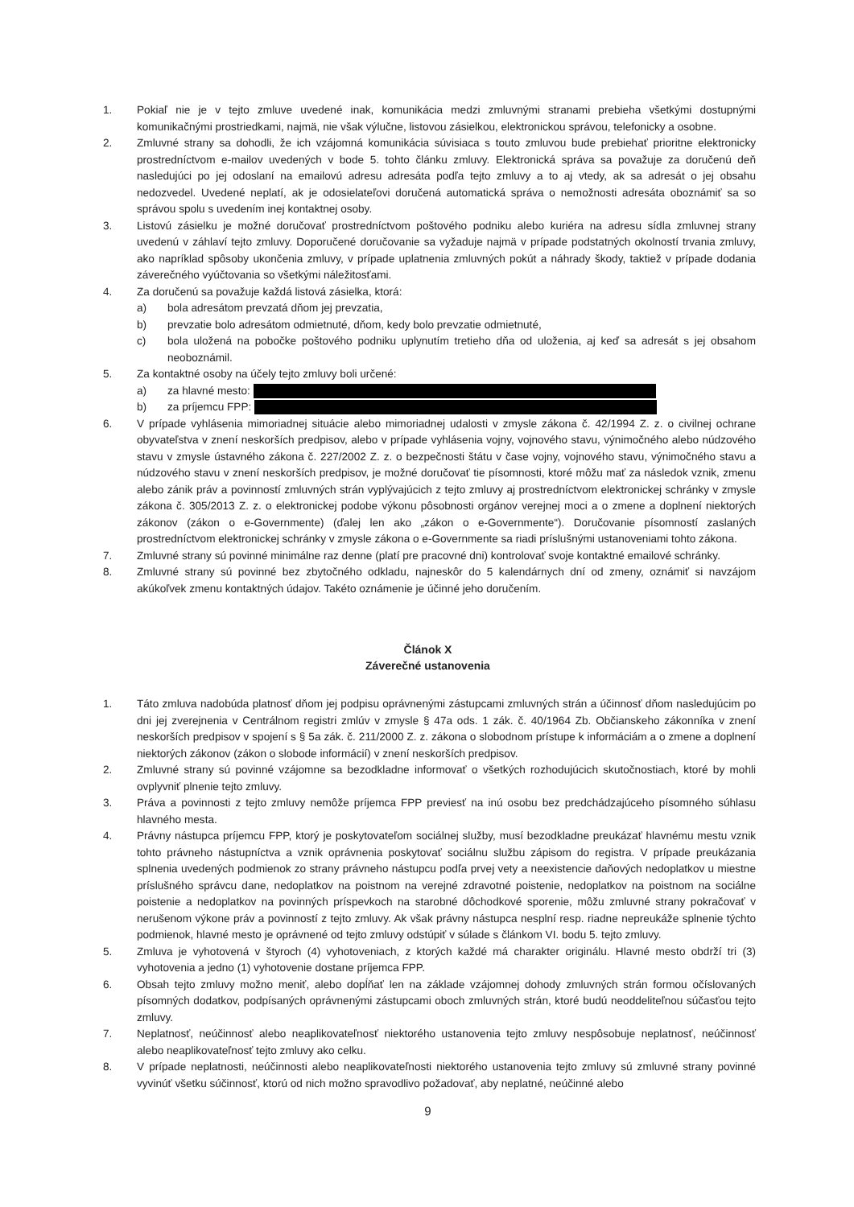1. Pokiaľ nie je v tejto zmluve uvedené inak, komunikácia medzi zmluvnými stranami prebieha všetkými dostupnými komunikačnými prostriedkami, najmä, nie však výlučne, listovou zásielkou, elektronickou správou, telefonicky a osobne.
2. Zmluvné strany sa dohodli, že ich vzájomná komunikácia súvisiaca s touto zmluvou bude prebiehať prioritne elektronicky prostredníctvom e-mailov uvedených v bode 5. tohto článku zmluvy. Elektronická správa sa považuje za doručenú deň nasledujúci po jej odoslaní na emailovú adresu adresáta podľa tejto zmluvy a to aj vtedy, ak sa adresát o jej obsahu nedozvedel. Uvedené neplatí, ak je odosielateľovi doručená automatická správa o nemožnosti adresáta oboznámiť sa so správou spolu s uvedením inej kontaktnej osoby.
3. Listovú zásielku je možné doručovať prostredníctvom poštového podniku alebo kuriéra na adresu sídla zmluvnej strany uvedenú v záhlaví tejto zmluvy. Doporučené doručovanie sa vyžaduje najmä v prípade podstatných okolností trvania zmluvy, ako napríklad spôsoby ukončenia zmluvy, v prípade uplatnenia zmluvných pokút a náhrady škody, taktiež v prípade dodania záverečného vyúčtovania so všetkými náležitosťami.
4. Za doručenú sa považuje každá listová zásielka, ktorá:
a) bola adresátom prevzatá dňom jej prevzatia,
b) prevzatie bolo adresátom odmietnuté, dňom, kedy bolo prevzatie odmietnuté,
c) bola uložená na pobočke poštového podniku uplynutím tretieho dňa od uloženia, aj keď sa adresát s jej obsahom neoboznámil.
5. Za kontaktné osoby na účely tejto zmluvy boli určené:
a) za hlavné mesto:
b) za príjemcu FPP:
6. V prípade vyhlásenia mimoriadnej situácie alebo mimoriadnej udalosti v zmysle zákona č. 42/1994 Z. z. o civilnej ochrane obyvateľstva v znení neskorších predpisov, alebo v prípade vyhlásenia vojny, vojnového stavu, výnimočného alebo núdzového stavu v zmysle ústavného zákona č. 227/2002 Z. z. o bezpečnosti štátu v čase vojny, vojnového stavu, výnimočného stavu a núdzového stavu v znení neskorších predpisov, je možné doručovať tie písomnosti, ktoré môžu mať za následok vznik, zmenu alebo zánik práv a povinností zmluvných strán vyplývajúcich z tejto zmluvy aj prostredníctvom elektronickej schránky v zmysle zákona č. 305/2013 Z. z. o elektronickej podobe výkonu pôsobnosti orgánov verejnej moci a o zmene a doplnení niektorých zákonov (zákon o e-Governmente) (ďalej len ako „zákon o e-Governmente“). Doručovanie písomností zaslaných prostredníctvom elektronickej schránky v zmysle zákona o e-Governmente sa riadi príslušnými ustanoveniami tohto zákona.
7. Zmluvné strany sú povinné minimálne raz denne (platí pre pracovné dni) kontrolovať svoje kontaktné emailové schránky.
8. Zmluvné strany sú povinné bez zbytočného odkladu, najneskôr do 5 kalendárnych dní od zmeny, oznámiť si navzájom akúkoľvek zmenu kontaktných údajov. Takéto oznámenie je účinné jeho doručením.
Článok X
Záverečné ustanovenia
1. Táto zmluva nadobúda platnosť dňom jej podpisu oprávnenými zástupcami zmluvných strán a účinnosť dňom nasledujúcim po dni jej zverejnenia v Centrálnom registri zmlúv v zmysle § 47a ods. 1 zák. č. 40/1964 Zb. Občianskeho zákonníka v znení neskorších predpisov v spojení s § 5a zák. č. 211/2000 Z. z. zákona o slobodnom prístupe k informáciám a o zmene a doplnení niektorých zákonov (zákon o slobode informácií) v znení neskorších predpisov.
2. Zmluvné strany sú povinné vzájomne sa bezodkladne informovať o všetkých rozhodujúcich skutočnostiach, ktoré by mohli ovplyvniť plnenie tejto zmluvy.
3. Práva a povinnosti z tejto zmluvy nemôže príjemca FPP previesť na inú osobu bez predchádzajúceho písomného súhlasu hlavného mesta.
4. Právny nástupca príjemcu FPP, ktorý je poskytovateľom sociálnej služby, musí bezodkladne preukázať hlavnému mestu vznik tohto právneho nástupníctva a vznik oprávnenia poskytovať sociálnu službu zápisom do registra. V prípade preukázania splnenia uvedených podmienok zo strany právneho nástupcu podľa prvej vety a neexistencie daňových nedoplatkov u miestne príslušného správcu dane, nedoplatkov na poistnom na verejné zdravotné poistenie, nedoplatkov na poistnom na sociálne poistenie a nedoplatkov na povinných príspevkoch na starobné dôchodkové sporenie, môžu zmluvné strany pokračovať v nerušenom výkone práv a povinností z tejto zmluvy. Ak však právny nástupca nesplní resp. riadne nepreukáže splnenie týchto podmienok, hlavné mesto je oprávnené od tejto zmluvy odstúpiť v súlade s článkom VI. bodu 5. tejto zmluvy.
5. Zmluva je vyhotovená v štyroch (4) vyhotoveniach, z ktorých každé má charakter originálu. Hlavné mesto obdrží tri (3) vyhotovenia a jedno (1) vyhotovenie dostane príjemca FPP.
6. Obsah tejto zmluvy možno meniť, alebo dopĺňať len na základe vzájomnej dohody zmluvných strán formou očíslovaných písomných dodatkov, podpísaných oprávnenými zástupcami oboch zmluvných strán, ktoré budú neoddeliteľnou súčasťou tejto zmluvy.
7. Neplatnosť, neúčinnosť alebo neaplikovateľnosť niektorého ustanovenia tejto zmluvy nespôsobuje neplatnosť, neúčinnosť alebo neaplikovateľnosť tejto zmluvy ako celku.
8. V prípade neplatnosti, neúčinnosti alebo neaplikovateľnosti niektorého ustanovenia tejto zmluvy sú zmluvné strany povinné vyvinúť všetku súčinnosť, ktorú od nich možno spravodlivo požadovať, aby neplatné, neúčinné alebo
9